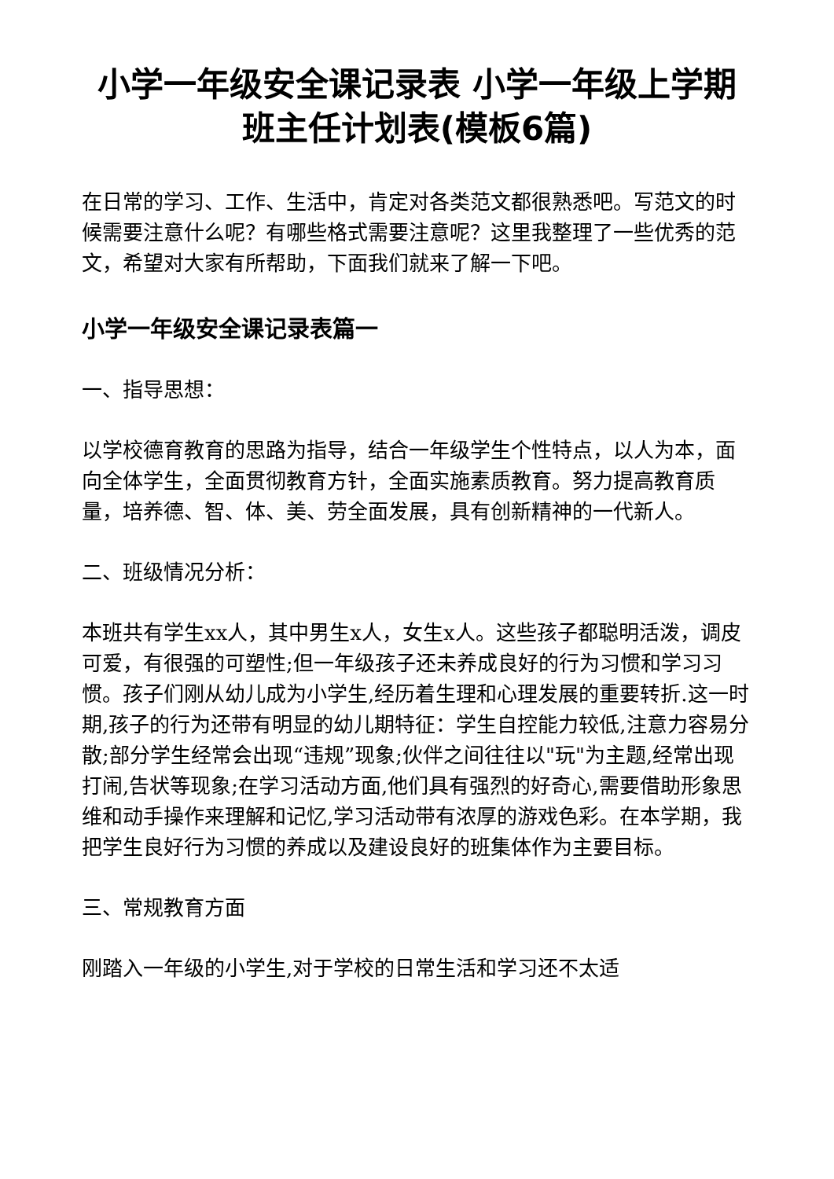小学一年级安全课记录表 小学一年级上学期班主任计划表(模板6篇)
在日常的学习、工作、生活中，肯定对各类范文都很熟悉吧。写范文的时候需要注意什么呢？有哪些格式需要注意呢？这里我整理了一些优秀的范文，希望对大家有所帮助，下面我们就来了解一下吧。
小学一年级安全课记录表篇一
一、指导思想：
以学校德育教育的思路为指导，结合一年级学生个性特点，以人为本，面向全体学生，全面贯彻教育方针，全面实施素质教育。努力提高教育质量，培养德、智、体、美、劳全面发展，具有创新精神的一代新人。
二、班级情况分析：
本班共有学生xx人，其中男生x人，女生x人。这些孩子都聪明活泼，调皮可爱，有很强的可塑性;但一年级孩子还未养成良好的行为习惯和学习习惯。孩子们刚从幼儿成为小学生,经历着生理和心理发展的重要转折.这一时期,孩子的行为还带有明显的幼儿期特征：学生自控能力较低,注意力容易分散;部分学生经常会出现“违规”现象;伙伴之间往往以"玩"为主题,经常出现打闹,告状等现象;在学习活动方面,他们具有强烈的好奇心,需要借助形象思维和动手操作来理解和记忆,学习活动带有浓厚的游戏色彩。在本学期，我把学生良好行为习惯的养成以及建设良好的班集体作为主要目标。
三、常规教育方面
刚踏入一年级的小学生,对于学校的日常生活和学习还不太适